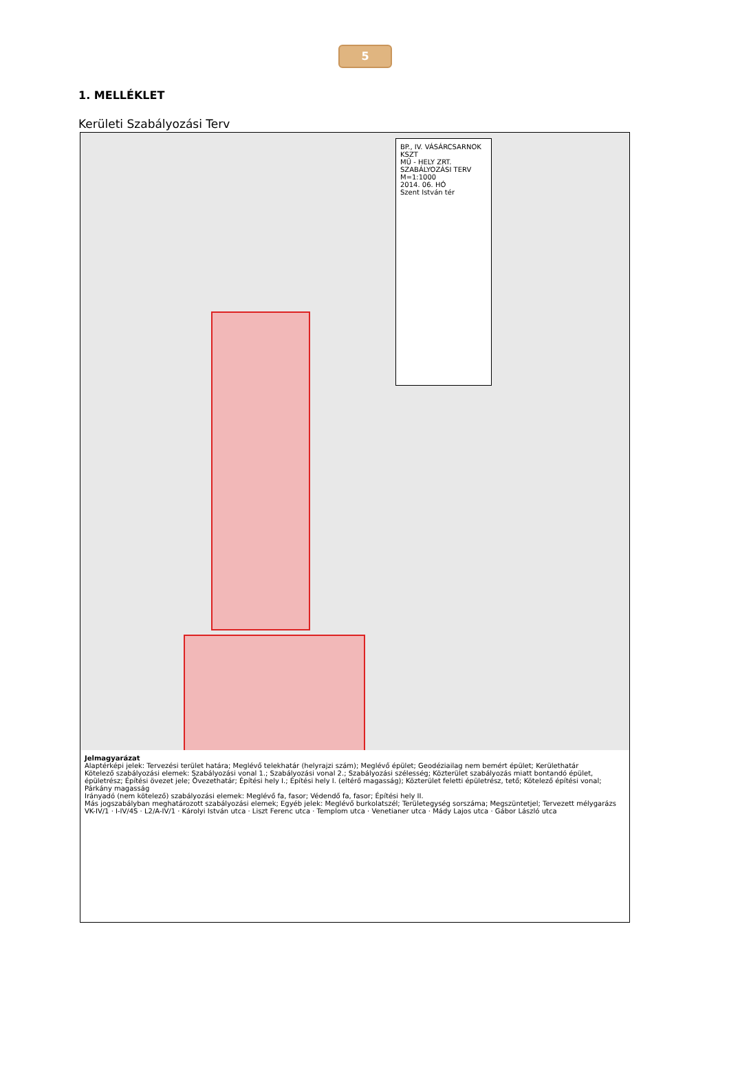5
1. MELLÉKLET
Kerületi Szabályozási Terv
BP., IV. VÁSÁRCSARNOK KSZT
MŰ - HELY ZRT.
SZABÁLYOZÁSI TERV
M=1:1000
2014. 06. HÓ
Szent István tér
Jelmagyarázat
Alaptérképi jelek: Tervezési terület határa; Meglévő telekhatár (helyrajzi szám); Meglévő épület; Geodéziailag nem bemért épület; Kerülethatár
Kötelező szabályozási elemek: Szabályozási vonal 1.; Szabályozási vonal 2.; Szabályozási szélesség; Közterület szabályozás miatt bontandó épület, épületrész; Építési övezet jele; Övezethatár; Építési hely I.; Építési hely I. (eltérő magasság); Közterület feletti épületrész, tető; Kötelező építési vonal; Párkány magasság
Irányadó (nem kötelező) szabályozási elemek: Meglévő fa, fasor; Védendő fa, fasor; Építési hely II.
Más jogszabályban meghatározott szabályozási elemek; Egyéb jelek: Meglévő burkolatszél; Területegység sorszáma; Megszüntetjel; Tervezett mélygarázs
VK-IV/1 · I-IV/4S · L2/A-IV/1 · Károlyi István utca · Liszt Ferenc utca · Templom utca · Venetianer utca · Mády Lajos utca · Gábor László utca